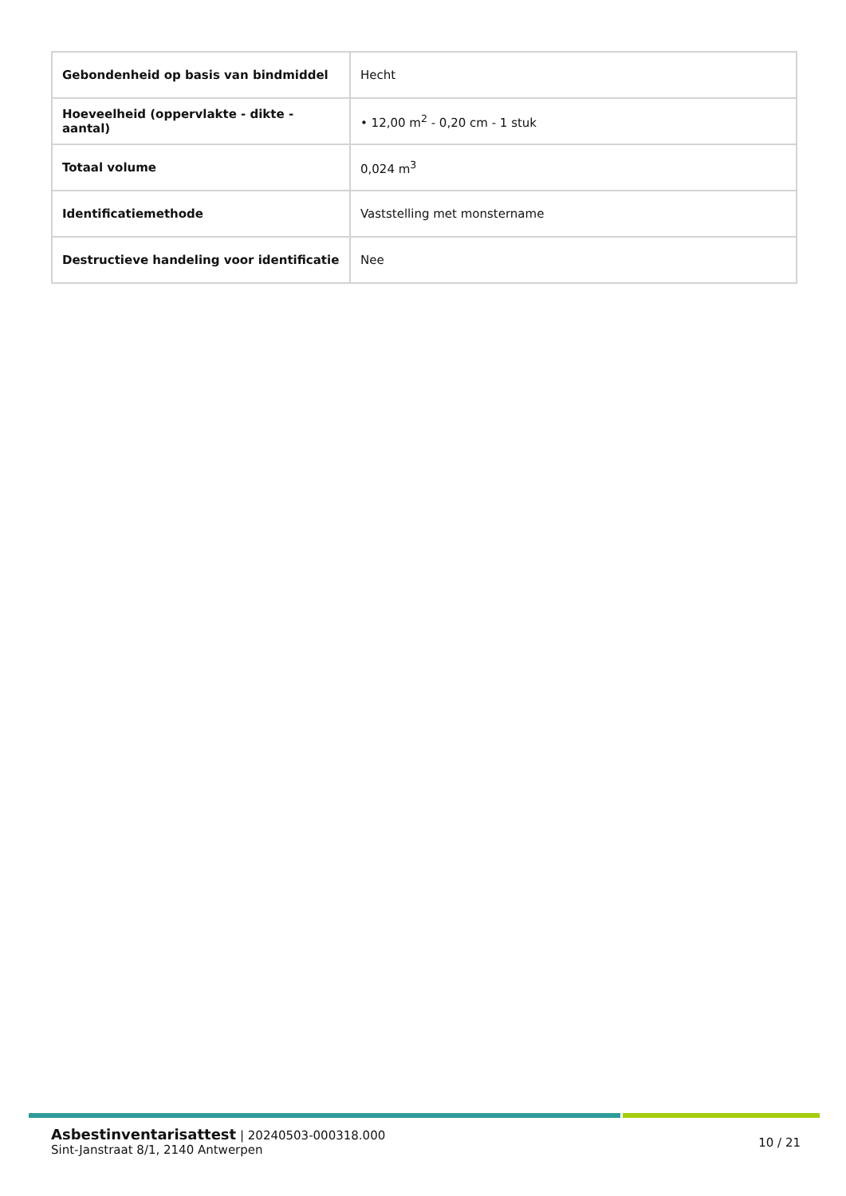| Gebondenheid op basis van bindmiddel | Hecht |
| Hoeveelheid (oppervlakte - dikte - aantal) | • 12,00 m<sup>2</sup> - 0,20 cm - 1 stuk |
| Totaal volume | 0,024 m<sup>3</sup> |
| Identificatiemethode | Vaststelling met monstername |
| Destructieve handeling voor identificatie | Nee |
Asbestinventarisattest | 20240503-000318.000
Sint-Janstraat 8/1, 2140 Antwerpen
10 / 21